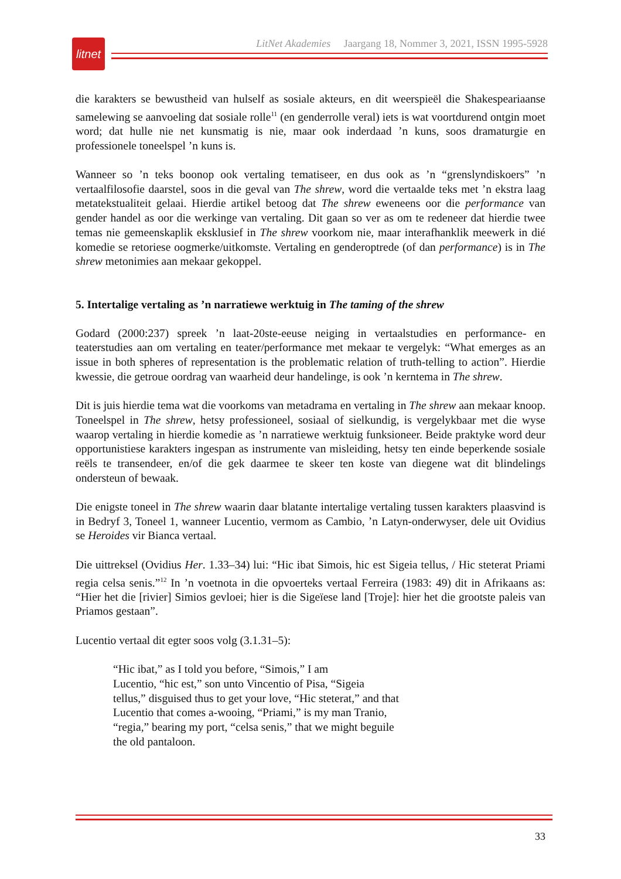litnet
LitNet Akademies Jaargang 18, Nommer 3, 2021, ISSN 1995-5928
die karakters se bewustheid van hulself as sosiale akteurs, en dit weerspieël die Shakespeariaanse samelewing se aanvoeling dat sosiale rolle<sup>11</sup> (en genderrolle veral) iets is wat voortdurend ontgin moet word; dat hulle nie net kunsmatig is nie, maar ook inderdaad ’n kuns, soos dramaturgie en professionele toneelspel ’n kuns is.
Wanneer so ’n teks boonop ook vertaling tematiseer, en dus ook as ’n “grenslyndiskoers” ’n vertaalfilosofie daarstel, soos in die geval van The shrew, word die vertaalde teks met ’n ekstra laag metatekstualiteit gelaai. Hierdie artikel betoog dat The shrew eweneens oor die performance van gender handel as oor die werkinge van vertaling. Dit gaan so ver as om te redeneer dat hierdie twee temas nie gemeenskaplik eksklusief in The shrew voorkom nie, maar interafhanklik meewerk in dié komedie se retoriese oogmerke/uitkomste. Vertaling en genderoptrede (of dan performance) is in The shrew metonimies aan mekaar gekoppel.
5. Intertalige vertaling as ’n narratiewe werktuig in The taming of the shrew
Godard (2000:237) spreek ’n laat-20ste-eeuse neiging in vertaalstudies en performance- en teaterstudies aan om vertaling en teater/performance met mekaar te vergelyk: “What emerges as an issue in both spheres of representation is the problematic relation of truth-telling to action”. Hierdie kwessie, die getroue oordrag van waarheid deur handelinge, is ook ’n kerntema in The shrew.
Dit is juis hierdie tema wat die voorkoms van metadrama en vertaling in The shrew aan mekaar knoop. Toneelspel in The shrew, hetsy professioneel, sosiaal of sielkundig, is vergelykbaar met die wyse waarop vertaling in hierdie komedie as ’n narratiewe werktuig funksioneer. Beide praktyke word deur opportunistiese karakters ingespan as instrumente van misleiding, hetsy ten einde beperkende sosiale reëls te transendeer, en/of die gek daarmee te skeer ten koste van diegene wat dit blindelings ondersteun of bewaak.
Die enigste toneel in The shrew waarin daar blatante intertalige vertaling tussen karakters plaasvind is in Bedryf 3, Toneel 1, wanneer Lucentio, vermom as Cambio, ’n Latyn-onderwyser, dele uit Ovidius se Heroides vir Bianca vertaal.
Die uittreksel (Ovidius Her. 1.33–34) lui: “Hic ibat Simois, hic est Sigeia tellus, / Hic steterat Priami regia celsa senis.”<sup>12</sup> In ’n voetnota in die opvoerteks vertaal Ferreira (1983: 49) dit in Afrikaans as: “Hier het die [rivier] Simios gevloei; hier is die Sigeïese land [Troje]: hier het die grootste paleis van Priamos gestaan”.
Lucentio vertaal dit egter soos volg (3.1.31–5):
“Hic ibat,” as I told you before, “Simois,” I am
Lucentio, “hic est,” son unto Vincentio of Pisa, “Sigeia
tellus,” disguised thus to get your love, “Hic steterat,” and that
Lucentio that comes a-wooing, “Priami,” is my man Tranio,
“regia,” bearing my port, “celsa senis,” that we might beguile
the old pantaloon.
33